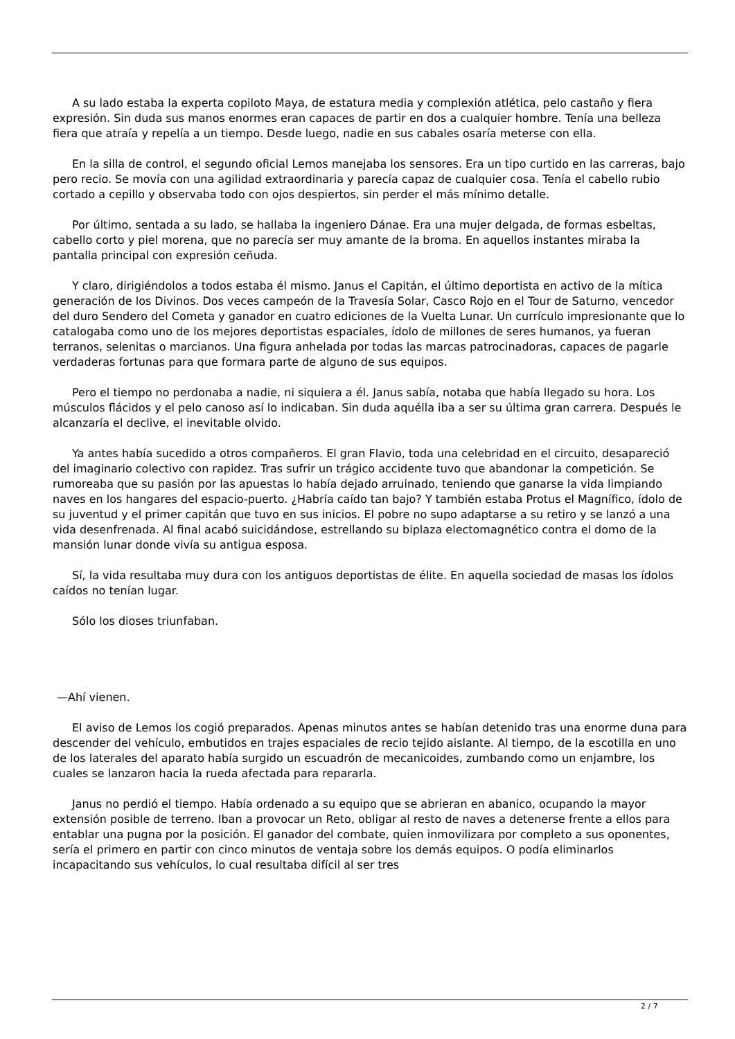A su lado estaba la experta copiloto Maya, de estatura media y complexión atlética, pelo castaño y fiera expresión. Sin duda sus manos enormes eran capaces de partir en dos a cualquier hombre. Tenía una belleza fiera que atraía y repelía a un tiempo. Desde luego, nadie en sus cabales osaría meterse con ella.
En la silla de control, el segundo oficial Lemos manejaba los sensores. Era un tipo curtido en las carreras, bajo pero recio. Se movía con una agilidad extraordinaria y parecía capaz de cualquier cosa. Tenía el cabello rubio cortado a cepillo y observaba todo con ojos despiertos, sin perder el más mínimo detalle.
Por último, sentada a su lado, se hallaba la ingeniero Dánae. Era una mujer delgada, de formas esbeltas, cabello corto y piel morena, que no parecía ser muy amante de la broma. En aquellos instantes miraba la pantalla principal con expresión ceñuda.
Y claro, dirigiéndolos a todos estaba él mismo. Janus el Capitán, el último deportista en activo de la mítica generación de los Divinos. Dos veces campeón de la Travesía Solar, Casco Rojo en el Tour de Saturno, vencedor del duro Sendero del Cometa y ganador en cuatro ediciones de la Vuelta Lunar. Un currículo impresionante que lo catalogaba como uno de los mejores deportistas espaciales, ídolo de millones de seres humanos, ya fueran terranos, selenitas o marcianos. Una figura anhelada por todas las marcas patrocinadoras, capaces de pagarle verdaderas fortunas para que formara parte de alguno de sus equipos.
Pero el tiempo no perdonaba a nadie, ni siquiera a él. Janus sabía, notaba que había llegado su hora. Los músculos flácidos y el pelo canoso así lo indicaban. Sin duda aquélla iba a ser su última gran carrera. Después le alcanzaría el declive, el inevitable olvido.
Ya antes había sucedido a otros compañeros. El gran Flavio, toda una celebridad en el circuito, desapareció del imaginario colectivo con rapidez. Tras sufrir un trágico accidente tuvo que abandonar la competición. Se rumoreaba que su pasión por las apuestas lo había dejado arruinado, teniendo que ganarse la vida limpiando naves en los hangares del espacio-puerto. ¿Habría caído tan bajo? Y también estaba Protus el Magnífico, ídolo de su juventud y el primer capitán que tuvo en sus inicios. El pobre no supo adaptarse a su retiro y se lanzó a una vida desenfrenada. Al final acabó suicidándose, estrellando su biplaza electomagnético contra el domo de la mansión lunar donde vivía su antigua esposa.
Sí, la vida resultaba muy dura con los antiguos deportistas de élite. En aquella sociedad de masas los ídolos caídos no tenían lugar.
Sólo los dioses triunfaban.
—Ahí vienen.
El aviso de Lemos los cogió preparados. Apenas minutos antes se habían detenido tras una enorme duna para descender del vehículo, embutidos en trajes espaciales de recio tejido aislante. Al tiempo, de la escotilla en uno de los laterales del aparato había surgido un escuadrón de mecanicoides, zumbando como un enjambre, los cuales se lanzaron hacia la rueda afectada para repararla.
Janus no perdió el tiempo. Había ordenado a su equipo que se abrieran en abanico, ocupando la mayor extensión posible de terreno. Iban a provocar un Reto, obligar al resto de naves a detenerse frente a ellos para entablar una pugna por la posición. El ganador del combate, quien inmovilizara por completo a sus oponentes, sería el primero en partir con cinco minutos de ventaja sobre los demás equipos. O podía eliminarlos incapacitando sus vehículos, lo cual resultaba difícil al ser tres
2 / 7